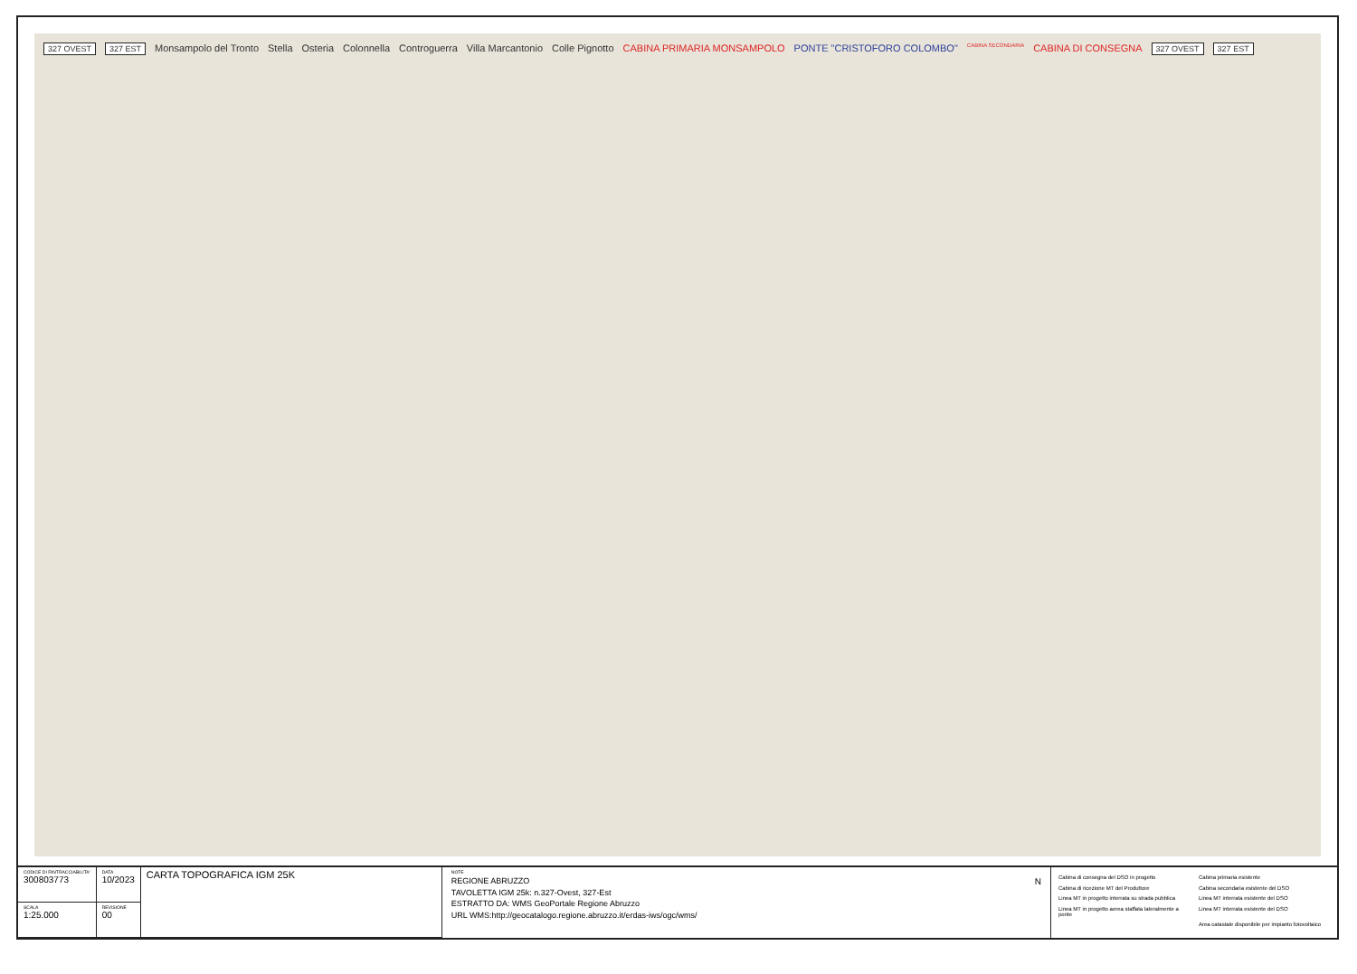327 OVEST 327 EST Monsampolo del Tronto Stella Osteria Colonnella Controguerra Villa Marcantonio Colle Pignotto CABINA PRIMARIA MONSAMPOLO PONTE "CRISTOFORO COLOMBO" CABINA SECONDARIA CABINA DI CONSEGNA 327 OVEST 327 EST
| CODICE DI RINTRACCIABILITA' 300803773 | DATA 10/2023 | CARTA TOPOGRAFICA IGM 25K |
| SCALA 1:25.000 | REVISIONE 00 | |
NOTE
REGIONE ABRUZZO
TAVOLETTA IGM 25k: n.327-Ovest, 327-Est
ESTRATTO DA: WMS GeoPortale Regione Abruzzo
URL WMS:http://geocatalogo.regione.abruzzo.it/erdas-iws/ogc/wms/
N
Cabina di consegna del DSO in progetto Cabina primaria esistente Cabina di ricezione MT del Produttore Cabina secondaria esistente del DSO Linea MT in progetto interrata su strada pubblica Linea MT interrata esistente del DSO Linea MT in progetto aerea staffata lateralmente a ponte Linea MT interrata esistente del DSO Area catastale disponibile per impianto fotovoltaico